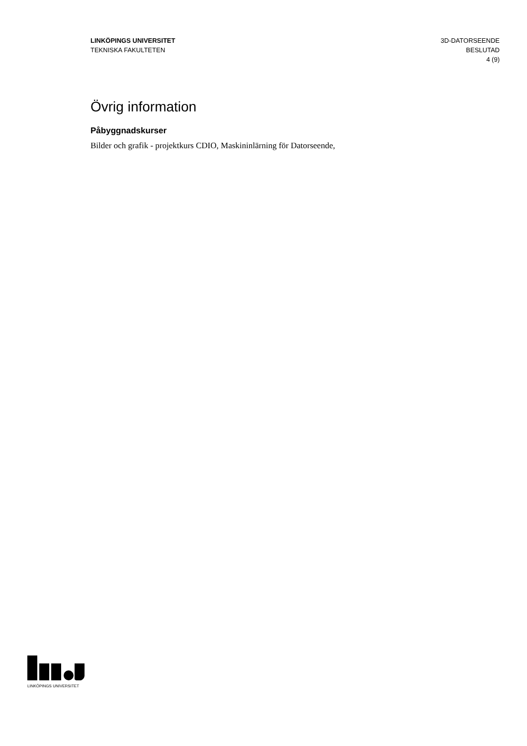LINKÖPINGS UNIVERSITET
TEKNISKA FAKULTETEN
3D-DATORSEENDE
BESLUTAD
4 (9)
Övrig information
Påbyggnadskurser
Bilder och grafik - projektkurs CDIO, Maskininlärning för Datorseende,
LINKÖPINGS UNIVERSITET